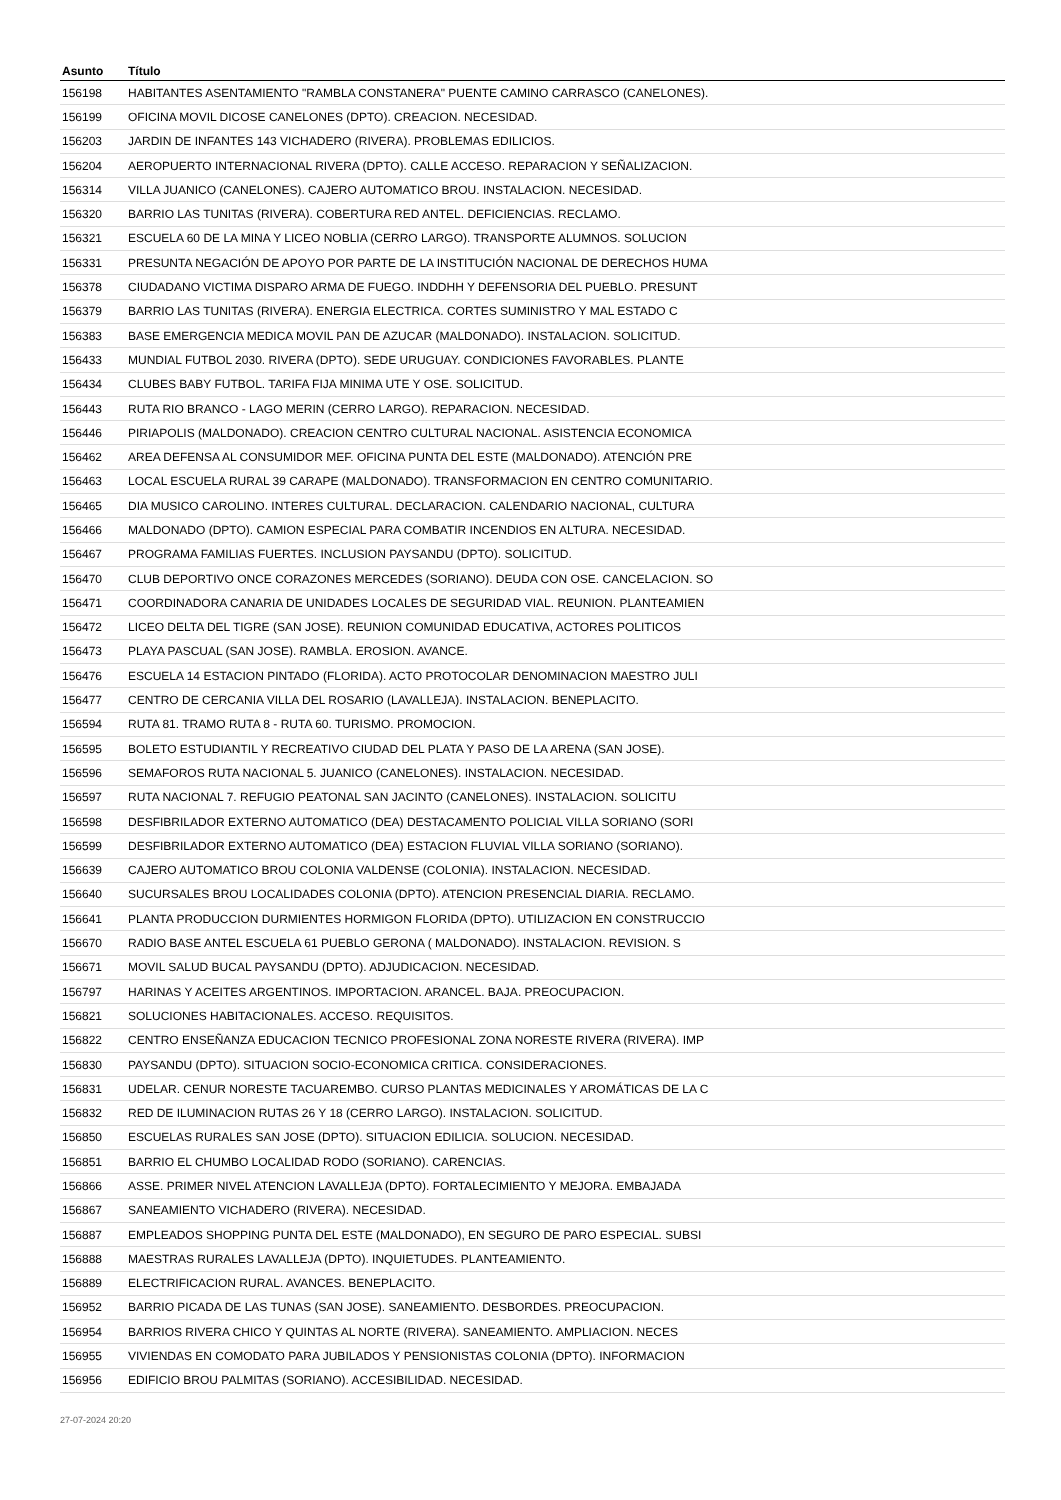| Asunto | Título |
| --- | --- |
| 156198 | HABITANTES ASENTAMIENTO "RAMBLA CONSTANERA" PUENTE CAMINO CARRASCO (CANELONES). |
| 156199 | OFICINA MOVIL DICOSE CANELONES (DPTO). CREACION. NECESIDAD. |
| 156203 | JARDIN DE INFANTES 143 VICHADERO (RIVERA). PROBLEMAS EDILICIOS. |
| 156204 | AEROPUERTO INTERNACIONAL RIVERA (DPTO). CALLE ACCESO. REPARACION Y SEÑALIZACION. |
| 156314 | VILLA JUANICO (CANELONES). CAJERO AUTOMATICO BROU. INSTALACION. NECESIDAD. |
| 156320 | BARRIO LAS TUNITAS (RIVERA). COBERTURA RED ANTEL. DEFICIENCIAS. RECLAMO. |
| 156321 | ESCUELA 60 DE LA MINA Y LICEO NOBLIA (CERRO LARGO). TRANSPORTE ALUMNOS. SOLUCION |
| 156331 | PRESUNTA NEGACIÓN DE APOYO POR PARTE DE LA INSTITUCIÓN NACIONAL DE DERECHOS HUMA |
| 156378 | CIUDADANO VICTIMA DISPARO ARMA DE FUEGO. INDDHH Y DEFENSORIA DEL PUEBLO. PRESUNT |
| 156379 | BARRIO LAS TUNITAS (RIVERA). ENERGIA ELECTRICA. CORTES SUMINISTRO Y MAL ESTADO C |
| 156383 | BASE EMERGENCIA MEDICA MOVIL PAN DE AZUCAR (MALDONADO). INSTALACION. SOLICITUD. |
| 156433 | MUNDIAL FUTBOL 2030. RIVERA (DPTO). SEDE URUGUAY. CONDICIONES FAVORABLES. PLANTE |
| 156434 | CLUBES BABY FUTBOL. TARIFA FIJA MINIMA UTE Y OSE. SOLICITUD. |
| 156443 | RUTA RIO BRANCO - LAGO MERIN (CERRO LARGO). REPARACION. NECESIDAD. |
| 156446 | PIRIAPOLIS (MALDONADO). CREACION CENTRO CULTURAL NACIONAL. ASISTENCIA ECONOMICA |
| 156462 | AREA DEFENSA AL CONSUMIDOR MEF. OFICINA PUNTA DEL ESTE (MALDONADO). ATENCIÓN PRE |
| 156463 | LOCAL ESCUELA RURAL 39 CARAPE (MALDONADO). TRANSFORMACION EN CENTRO COMUNITARIO. |
| 156465 | DIA MUSICO CAROLINO. INTERES CULTURAL. DECLARACION. CALENDARIO NACIONAL, CULTURA |
| 156466 | MALDONADO (DPTO). CAMION ESPECIAL PARA COMBATIR INCENDIOS EN ALTURA. NECESIDAD. |
| 156467 | PROGRAMA FAMILIAS FUERTES. INCLUSION PAYSANDU (DPTO). SOLICITUD. |
| 156470 | CLUB DEPORTIVO ONCE CORAZONES MERCEDES (SORIANO). DEUDA CON OSE. CANCELACION. SO |
| 156471 | COORDINADORA CANARIA DE UNIDADES LOCALES DE SEGURIDAD VIAL. REUNION. PLANTEAMIEN |
| 156472 | LICEO DELTA DEL TIGRE (SAN JOSE). REUNION COMUNIDAD EDUCATIVA, ACTORES POLITICOS |
| 156473 | PLAYA PASCUAL (SAN JOSE). RAMBLA. EROSION. AVANCE. |
| 156476 | ESCUELA 14 ESTACION PINTADO (FLORIDA). ACTO PROTOCOLAR DENOMINACION MAESTRO JULI |
| 156477 | CENTRO DE CERCANIA VILLA DEL ROSARIO (LAVALLEJA). INSTALACION. BENEPLACITO. |
| 156594 | RUTA 81. TRAMO RUTA 8 - RUTA 60. TURISMO. PROMOCION. |
| 156595 | BOLETO ESTUDIANTIL Y RECREATIVO CIUDAD DEL PLATA Y PASO DE LA ARENA (SAN JOSE). |
| 156596 | SEMAFOROS RUTA NACIONAL 5. JUANICO (CANELONES). INSTALACION. NECESIDAD. |
| 156597 | RUTA NACIONAL 7. REFUGIO PEATONAL SAN JACINTO (CANELONES). INSTALACION. SOLICITU |
| 156598 | DESFIBRILADOR EXTERNO AUTOMATICO (DEA) DESTACAMENTO POLICIAL VILLA SORIANO (SORI |
| 156599 | DESFIBRILADOR EXTERNO AUTOMATICO (DEA) ESTACION FLUVIAL VILLA SORIANO (SORIANO). |
| 156639 | CAJERO AUTOMATICO BROU COLONIA VALDENSE (COLONIA). INSTALACION. NECESIDAD. |
| 156640 | SUCURSALES BROU LOCALIDADES COLONIA (DPTO). ATENCION PRESENCIAL DIARIA. RECLAMO. |
| 156641 | PLANTA PRODUCCION DURMIENTES HORMIGON FLORIDA (DPTO). UTILIZACION EN CONSTRUCCIO |
| 156670 | RADIO BASE ANTEL ESCUELA 61 PUEBLO GERONA ( MALDONADO). INSTALACION. REVISION. S |
| 156671 | MOVIL SALUD BUCAL PAYSANDU (DPTO). ADJUDICACION. NECESIDAD. |
| 156797 | HARINAS Y ACEITES ARGENTINOS. IMPORTACION. ARANCEL. BAJA. PREOCUPACION. |
| 156821 | SOLUCIONES HABITACIONALES. ACCESO. REQUISITOS. |
| 156822 | CENTRO ENSEÑANZA EDUCACION TECNICO PROFESIONAL ZONA NORESTE RIVERA (RIVERA). IMP |
| 156830 | PAYSANDU (DPTO). SITUACION SOCIO-ECONOMICA CRITICA. CONSIDERACIONES. |
| 156831 | UDELAR. CENUR NORESTE TACUAREMBO. CURSO PLANTAS MEDICINALES Y AROMÁTICAS DE LA C |
| 156832 | RED DE ILUMINACION RUTAS 26 Y 18 (CERRO LARGO). INSTALACION. SOLICITUD. |
| 156850 | ESCUELAS RURALES SAN JOSE (DPTO). SITUACION EDILICIA. SOLUCION. NECESIDAD. |
| 156851 | BARRIO EL CHUMBO LOCALIDAD RODO (SORIANO). CARENCIAS. |
| 156866 | ASSE. PRIMER NIVEL ATENCION LAVALLEJA (DPTO). FORTALECIMIENTO Y MEJORA. EMBAJADA |
| 156867 | SANEAMIENTO VICHADERO (RIVERA). NECESIDAD. |
| 156887 | EMPLEADOS SHOPPING PUNTA DEL ESTE (MALDONADO), EN SEGURO DE PARO ESPECIAL. SUBSI |
| 156888 | MAESTRAS RURALES LAVALLEJA (DPTO). INQUIETUDES. PLANTEAMIENTO. |
| 156889 | ELECTRIFICACION RURAL. AVANCES. BENEPLACITO. |
| 156952 | BARRIO PICADA DE LAS TUNAS (SAN JOSE). SANEAMIENTO. DESBORDES. PREOCUPACION. |
| 156954 | BARRIOS RIVERA CHICO Y QUINTAS AL NORTE (RIVERA). SANEAMIENTO. AMPLIACION. NECES |
| 156955 | VIVIENDAS EN COMODATO PARA JUBILADOS Y PENSIONISTAS COLONIA (DPTO). INFORMACION |
| 156956 | EDIFICIO BROU PALMITAS (SORIANO). ACCESIBILIDAD. NECESIDAD. |
27-07-2024 20:20